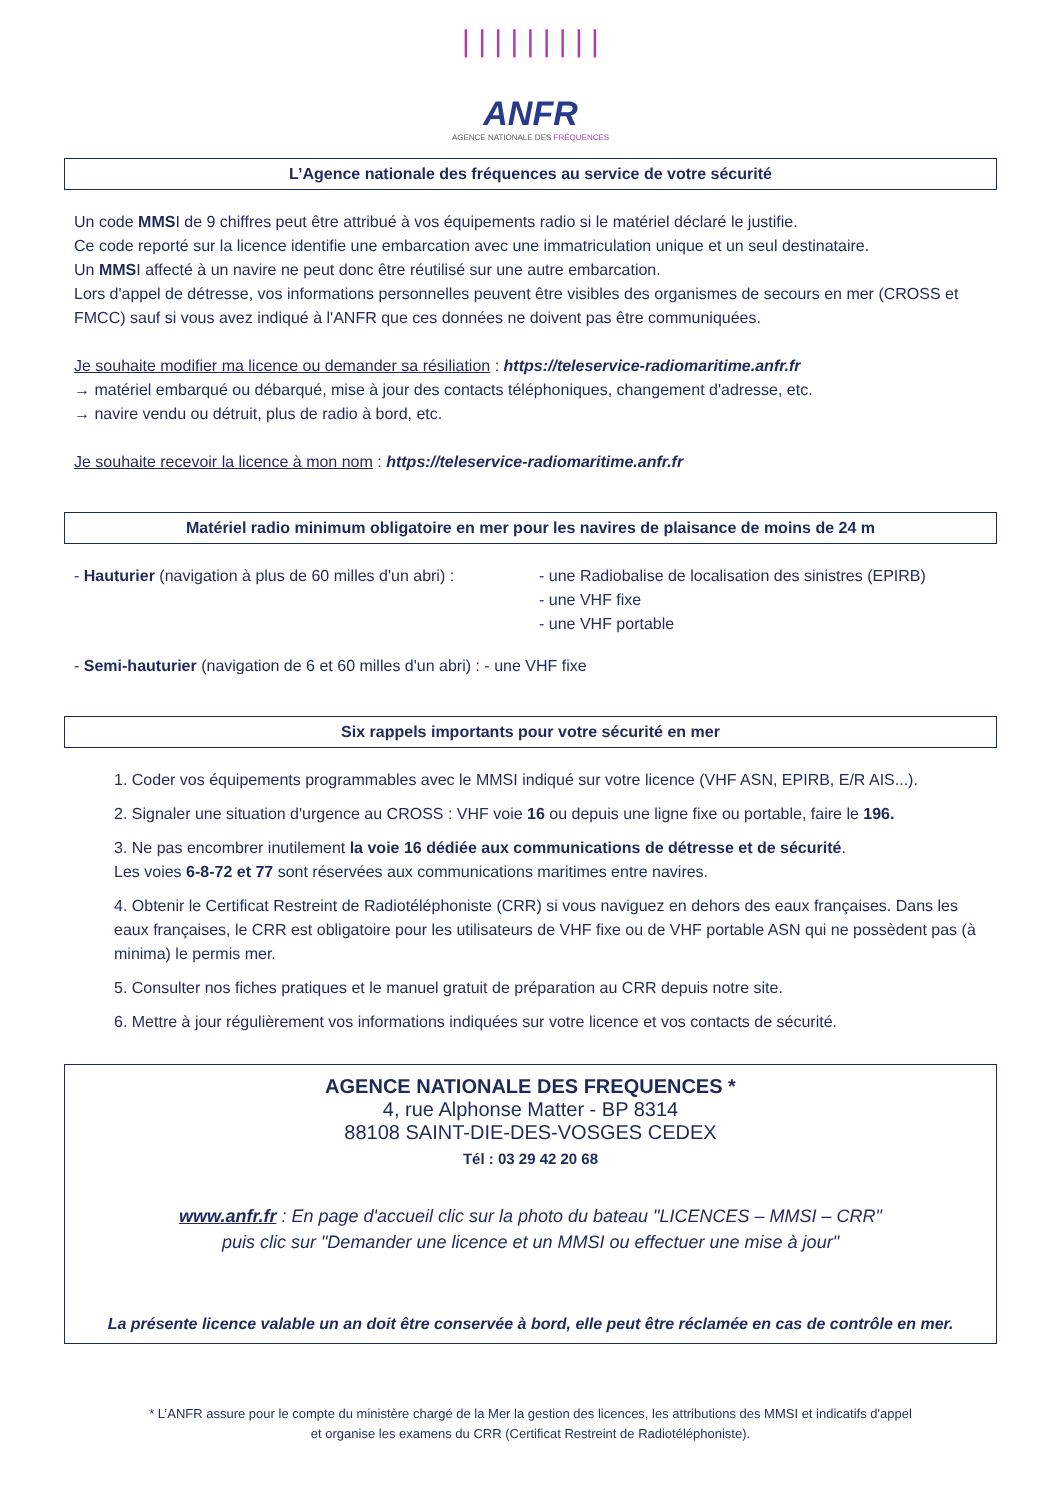| | | | | | | | |
ANFR
AGENCE NATIONALE DES FRÉQUENCES
L’Agence nationale des fréquences au service de votre sécurité
Un code MMSI de 9 chiffres peut être attribué à vos équipements radio si le matériel déclaré le justifie.
Ce code reporté sur la licence identifie une embarcation avec une immatriculation unique et un seul destinataire.
Un MMSI affecté à un navire ne peut donc être réutilisé sur une autre embarcation.
Lors d'appel de détresse, vos informations personnelles peuvent être visibles des organismes de secours en mer (CROSS et FMCC) sauf si vous avez indiqué à l'ANFR que ces données ne doivent pas être communiquées.
Je souhaite modifier ma licence ou demander sa résiliation : https://teleservice-radiomaritime.anfr.fr
→ matériel embarqué ou débarqué, mise à jour des contacts téléphoniques, changement d'adresse, etc.
→ navire vendu ou détruit, plus de radio à bord, etc.
Je souhaite recevoir la licence à mon nom : https://teleservice-radiomaritime.anfr.fr
Matériel radio minimum obligatoire en mer pour les navires de plaisance de moins de 24 m
- Hauturier (navigation à plus de 60 milles d'un abri) :
- une Radiobalise de localisation des sinistres (EPIRB)
- une VHF fixe
- une VHF portable
- Semi-hauturier (navigation de 6 et 60 milles d'un abri) : - une VHF fixe
Six rappels importants pour votre sécurité en mer
1. Coder vos équipements programmables avec le MMSI indiqué sur votre licence (VHF ASN, EPIRB, E/R AIS...).
2. Signaler une situation d'urgence au CROSS : VHF voie 16 ou depuis une ligne fixe ou portable, faire le 196.
3. Ne pas encombrer inutilement la voie 16 dédiée aux communications de détresse et de sécurité.
Les voies 6-8-72 et 77 sont réservées aux communications maritimes entre navires.
4. Obtenir le Certificat Restreint de Radiotéléphoniste (CRR) si vous naviguez en dehors des eaux françaises. Dans les eaux françaises, le CRR est obligatoire pour les utilisateurs de VHF fixe ou de VHF portable ASN qui ne possèdent pas (à minima) le permis mer.
5. Consulter nos fiches pratiques et le manuel gratuit de préparation au CRR depuis notre site.
6. Mettre à jour régulièrement vos informations indiquées sur votre licence et vos contacts de sécurité.
AGENCE NATIONALE DES FREQUENCES *
4, rue Alphonse Matter - BP 8314
88108 SAINT-DIE-DES-VOSGES CEDEX
Tél : 03 29 42 20 68
www.anfr.fr : En page d'accueil clic sur la photo du bateau "LICENCES – MMSI – CRR"
puis clic sur "Demander une licence et un MMSI ou effectuer une mise à jour"
La présente licence valable un an doit être conservée à bord, elle peut être réclamée en cas de contrôle en mer.
* L’ANFR assure pour le compte du ministère chargé de la Mer la gestion des licences, les attributions des MMSI et indicatifs d'appel
et organise les examens du CRR (Certificat Restreint de Radiotéléphoniste).